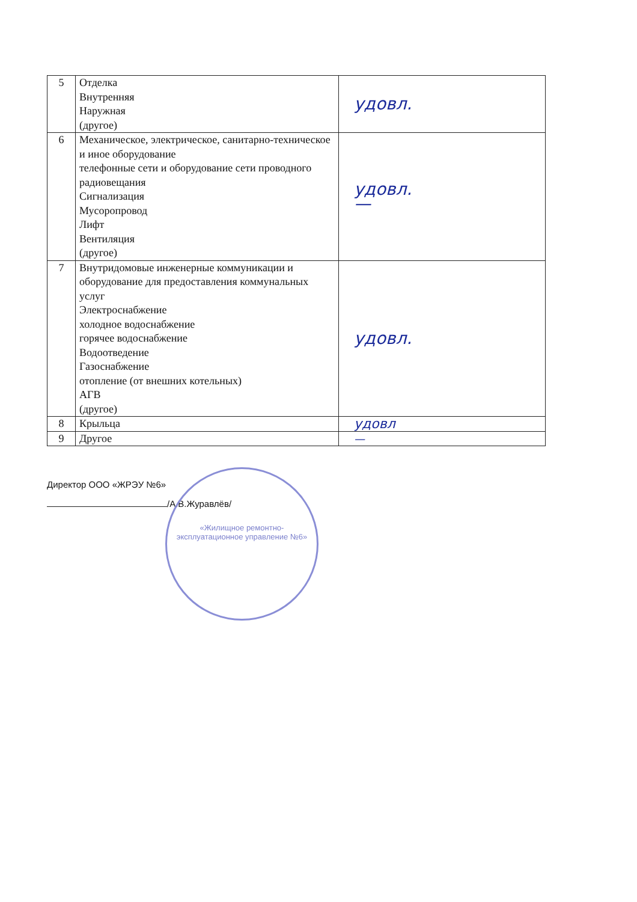| 5 | Отделка Внутренняя Наружная (другое) | удовл. |
| 6 | Механическое, электрическое, санитарно-техническое и иное оборудование телефонные сети и оборудование сети проводного радиовещания Сигнализация Мусоропровод Лифт Вентиляция (другое) | удовл. — |
| 7 | Внутридомовые инженерные коммуникации и оборудование для предоставления коммунальных услуг Электроснабжение холодное водоснабжение горячее водоснабжение Водоотведение Газоснабжение отопление (от внешних котельных) АГВ (другое) | удовл. |
| 8 | Крыльца | удовл |
| 9 | Другое | — |
Директор ООО «ЖРЭУ №6»
/А.В.Журавлёв/
«Жилищное ремонтно-эксплуатационное управление №6»